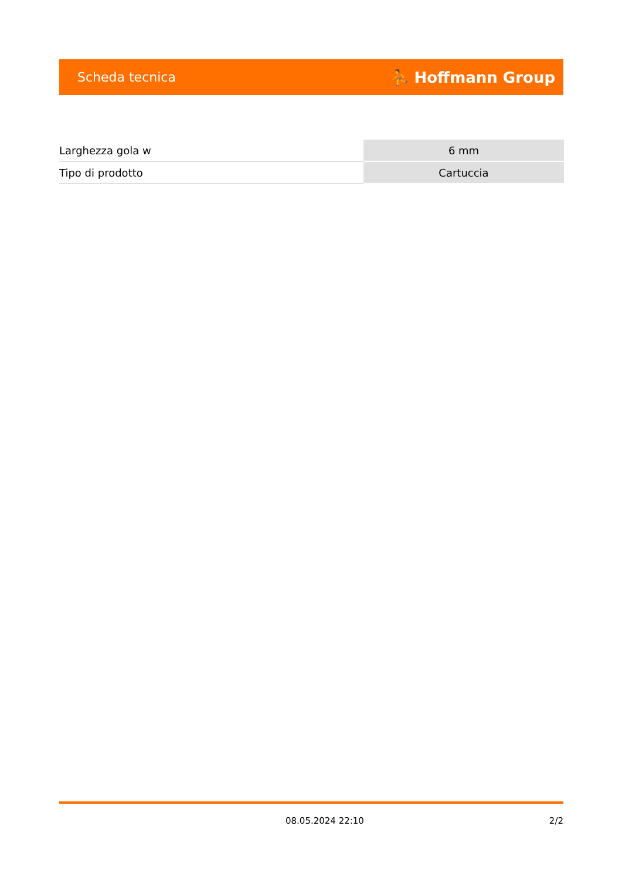Scheda tecnica ⛹ Hoffmann Group
| Larghezza gola w | 6 mm |
| Tipo di prodotto | Cartuccia |
08.05.2024 22:10 2/2